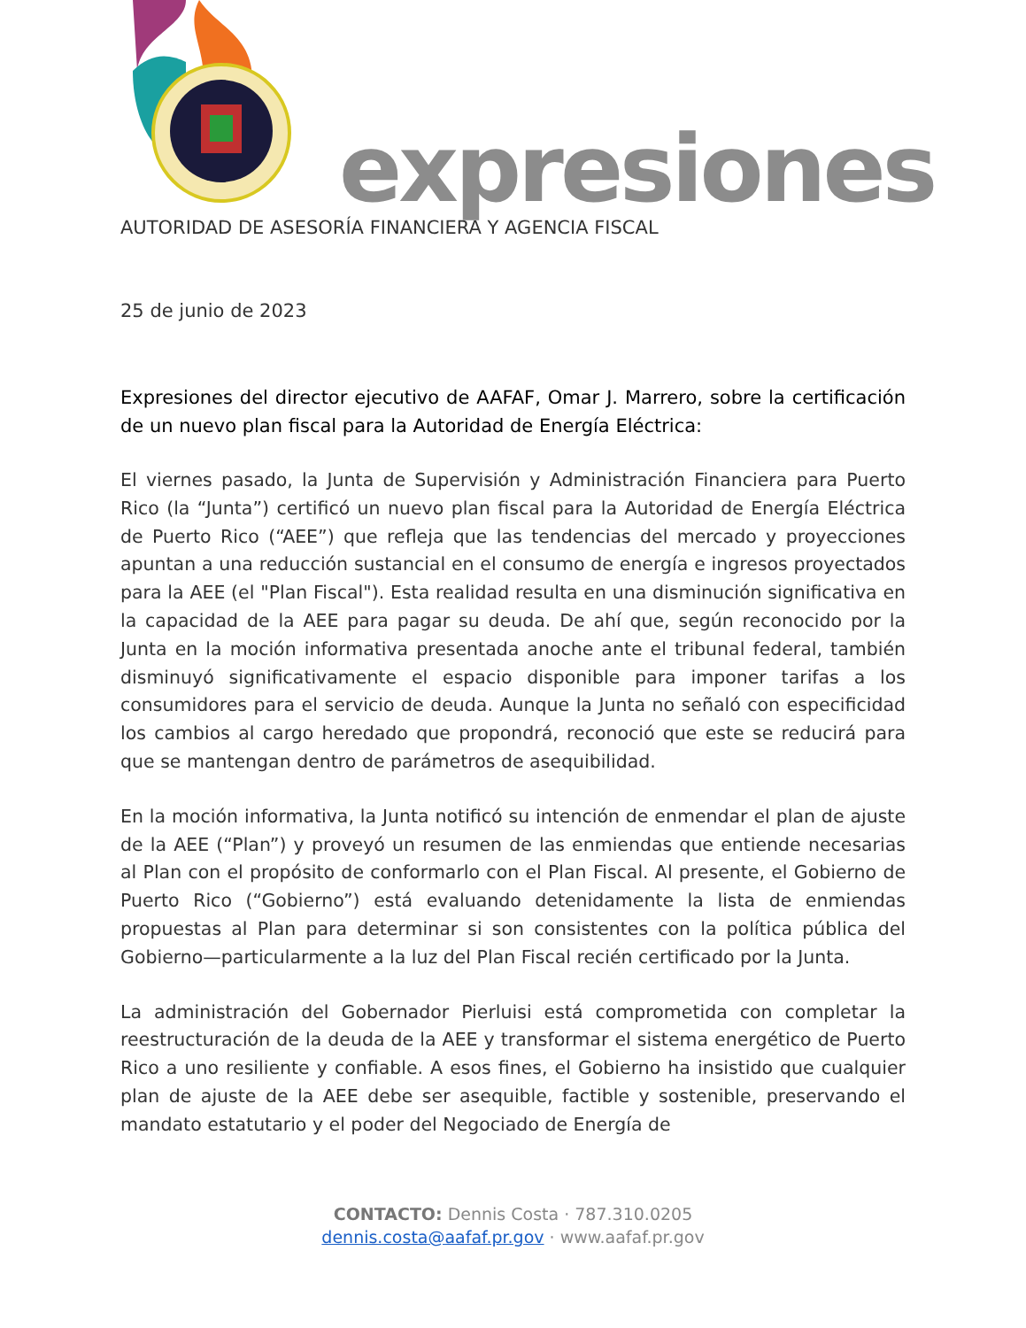expresiones
AUTORIDAD DE ASESORÍA FINANCIERA Y AGENCIA FISCAL
25 de junio de 2023
Expresiones del director ejecutivo de AAFAF, Omar J. Marrero, sobre la certificación de un nuevo plan fiscal para la Autoridad de Energía Eléctrica:
El viernes pasado, la Junta de Supervisión y Administración Financiera para Puerto Rico (la “Junta”) certificó un nuevo plan fiscal para la Autoridad de Energía Eléctrica de Puerto Rico (“AEE”) que refleja que las tendencias del mercado y proyecciones apuntan a una reducción sustancial en el consumo de energía e ingresos proyectados para la AEE (el "Plan Fiscal"). Esta realidad resulta en una disminución significativa en la capacidad de la AEE para pagar su deuda. De ahí que, según reconocido por la Junta en la moción informativa presentada anoche ante el tribunal federal, también disminuyó significativamente el espacio disponible para imponer tarifas a los consumidores para el servicio de deuda. Aunque la Junta no señaló con especificidad los cambios al cargo heredado que propondrá, reconoció que este se reducirá para que se mantengan dentro de parámetros de asequibilidad.
En la moción informativa, la Junta notificó su intención de enmendar el plan de ajuste de la AEE (“Plan”) y proveyó un resumen de las enmiendas que entiende necesarias al Plan con el propósito de conformarlo con el Plan Fiscal. Al presente, el Gobierno de Puerto Rico (“Gobierno”) está evaluando detenidamente la lista de enmiendas propuestas al Plan para determinar si son consistentes con la política pública del Gobierno—particularmente a la luz del Plan Fiscal recién certificado por la Junta.
La administración del Gobernador Pierluisi está comprometida con completar la reestructuración de la deuda de la AEE y transformar el sistema energético de Puerto Rico a uno resiliente y confiable. A esos fines, el Gobierno ha insistido que cualquier plan de ajuste de la AEE debe ser asequible, factible y sostenible, preservando el mandato estatutario y el poder del Negociado de Energía de
CONTACTO: Dennis Costa · 787.310.0205
dennis.costa@aafaf.pr.gov · www.aafaf.pr.gov